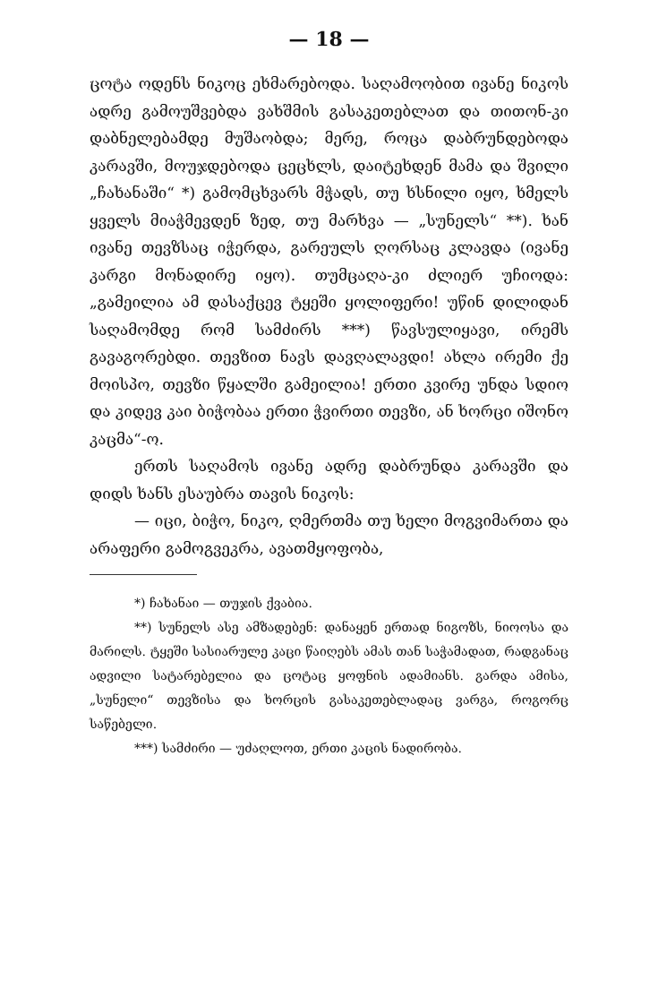— 18 —
ცოტა ოდენს ნიკოც ეხმარებოდა. საღამოობით ივანე ნიკოს ადრე გამოუშვებდა ვახშმის გასაკეთებლათ და თითონ-კი დაბნელებამდე მუშაობდა; მერე, როცა დაბრუნდებოდა კარავში, მოუჯდებოდა ცეცხლს, დაიტეხდენ მამა და შვილი „ჩახანაში“ *) გამომცხვარს მჭადს, თუ ხსნილი იყო, ხმელს ყველს მიაჭმევდენ ზედ, თუ მარხვა — „სუნელს“ **). ხან ივანე თევზსაც იჭერდა, გარეულს ღორსაც კლავდა (ივანე კარგი მონადირე იყო). თუმცაღა-კი ძლიერ უჩიოდა: „გამეილია ამ დასაქცევ ტყეში ყოლიფერი! უწინ დილიდან საღამომდე რომ სამძირს ***) წავსულიყავი, ირემს გავაგორებდი. თევზით ნავს დავღალავდი! ახლა ირემი ქე მოისპო, თევზი წყალში გამეილია! ერთი კვირე უნდა სდიო და კიდევ კაი ბიჭობაა ერთი ჭვირთი თევზი, ან ხორცი იშონო კაცმა“-ო.
ერთს საღამოს ივანე ადრე დაბრუნდა კარავში და დიდს ხანს ესაუბრა თავის ნიკოს:
— იცი, ბიჭო, ნიკო, ღმერთმა თუ ხელი მოგვიმართა და არაფერი გამოგვეკრა, ავათმყოფობა,
*) ჩახანაი — თუჯის ქვაბია.
**) სუნელს ასე ამზადებენ: დანაყენ ერთად ნიგოზს, ნიოოსა და მარილს. ტყეში სასიარულე კაცი წაიღებს ამას თან საჭამადათ, რადგანაც ადვილი სატარებელია და ცოტაც ყოფნის ადამიანს. გარდა ამისა, „სუნელი“ თევზისა და ხორცის გასაკეთებლადაც ვარგა, როგორც საწებელი.
***) სამძირი — უძაღლოთ, ერთი კაცის ნადირობა.